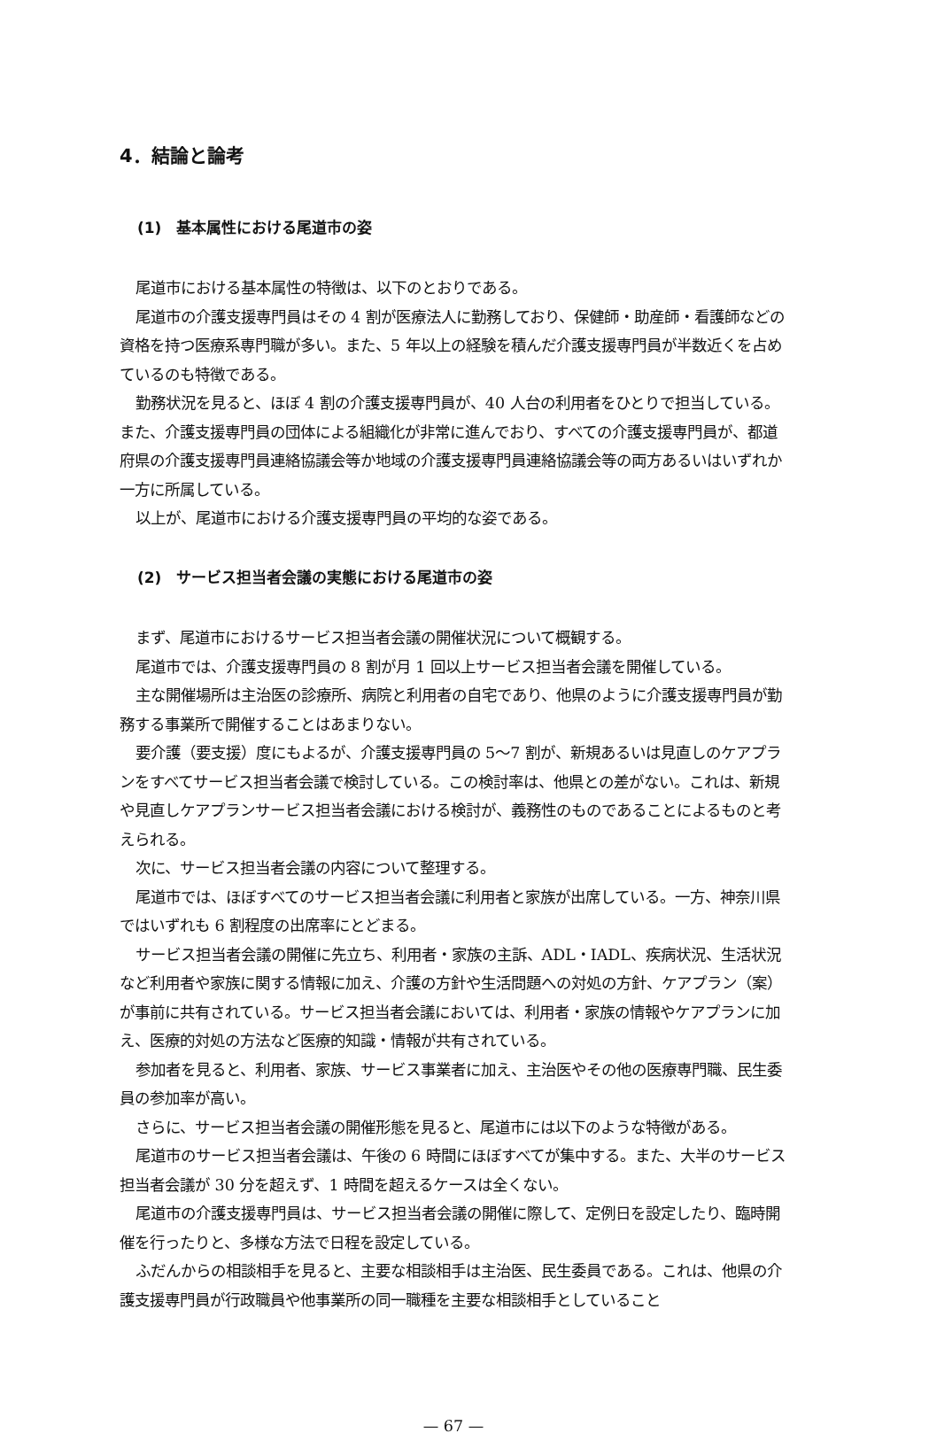4．結論と論考
(1)　基本属性における尾道市の姿
尾道市における基本属性の特徴は、以下のとおりである。
尾道市の介護支援専門員はその 4 割が医療法人に勤務しており、保健師・助産師・看護師などの資格を持つ医療系専門職が多い。また、5 年以上の経験を積んだ介護支援専門員が半数近くを占めているのも特徴である。
勤務状況を見ると、ほぼ 4 割の介護支援専門員が、40 人台の利用者をひとりで担当している。また、介護支援専門員の団体による組織化が非常に進んでおり、すべての介護支援専門員が、都道府県の介護支援専門員連絡協議会等か地域の介護支援専門員連絡協議会等の両方あるいはいずれか一方に所属している。
以上が、尾道市における介護支援専門員の平均的な姿である。
(2)　サービス担当者会議の実態における尾道市の姿
まず、尾道市におけるサービス担当者会議の開催状況について概観する。
尾道市では、介護支援専門員の 8 割が月 1 回以上サービス担当者会議を開催している。
主な開催場所は主治医の診療所、病院と利用者の自宅であり、他県のように介護支援専門員が勤務する事業所で開催することはあまりない。
要介護（要支援）度にもよるが、介護支援専門員の 5〜7 割が、新規あるいは見直しのケアプランをすべてサービス担当者会議で検討している。この検討率は、他県との差がない。これは、新規や見直しケアプランサービス担当者会議における検討が、義務性のものであることによるものと考えられる。
次に、サービス担当者会議の内容について整理する。
尾道市では、ほぼすべてのサービス担当者会議に利用者と家族が出席している。一方、神奈川県ではいずれも 6 割程度の出席率にとどまる。
サービス担当者会議の開催に先立ち、利用者・家族の主訴、ADL・IADL、疾病状況、生活状況など利用者や家族に関する情報に加え、介護の方針や生活問題への対処の方針、ケアプラン（案）が事前に共有されている。サービス担当者会議においては、利用者・家族の情報やケアプランに加え、医療的対処の方法など医療的知識・情報が共有されている。
参加者を見ると、利用者、家族、サービス事業者に加え、主治医やその他の医療専門職、民生委員の参加率が高い。
さらに、サービス担当者会議の開催形態を見ると、尾道市には以下のような特徴がある。
尾道市のサービス担当者会議は、午後の 6 時間にほぼすべてが集中する。また、大半のサービス担当者会議が 30 分を超えず、1 時間を超えるケースは全くない。
尾道市の介護支援専門員は、サービス担当者会議の開催に際して、定例日を設定したり、臨時開催を行ったりと、多様な方法で日程を設定している。
ふだんからの相談相手を見ると、主要な相談相手は主治医、民生委員である。これは、他県の介護支援専門員が行政職員や他事業所の同一職種を主要な相談相手としていること
— 67 —